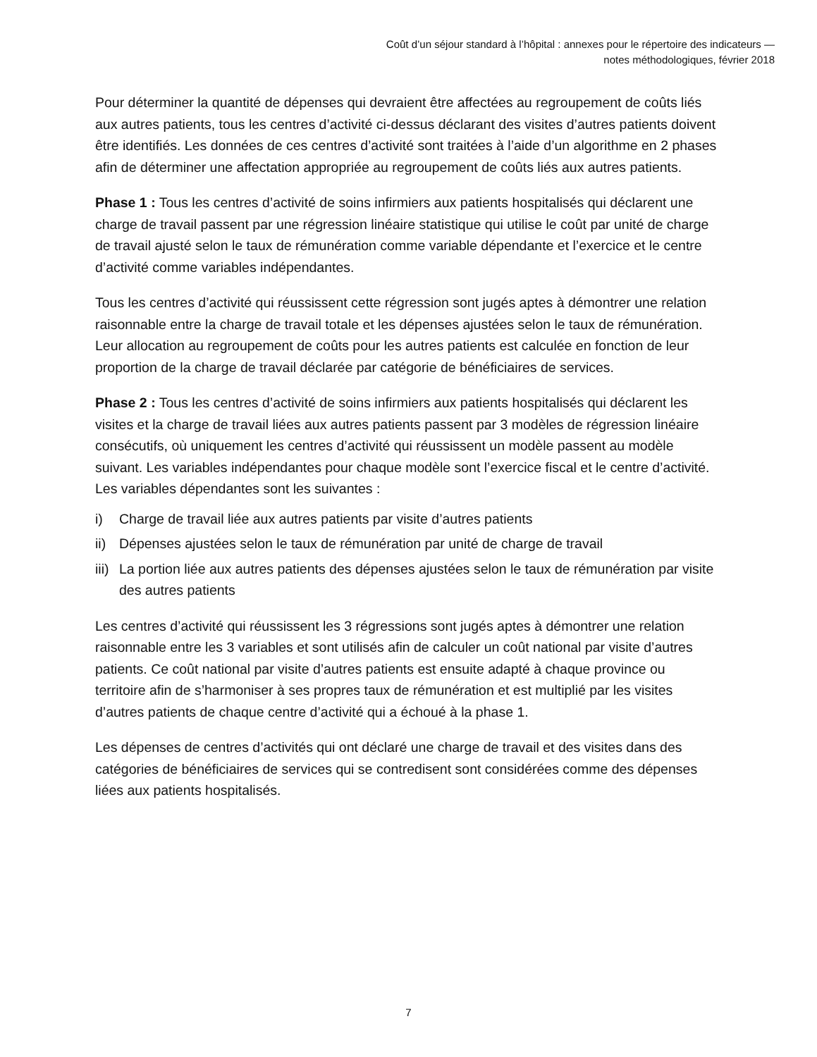Coût d’un séjour standard à l’hôpital : annexes pour le répertoire des indicateurs —
notes méthodologiques, février 2018
Pour déterminer la quantité de dépenses qui devraient être affectées au regroupement de coûts liés aux autres patients, tous les centres d’activité ci-dessus déclarant des visites d’autres patients doivent être identifiés. Les données de ces centres d’activité sont traitées à l’aide d’un algorithme en 2 phases afin de déterminer une affectation appropriée au regroupement de coûts liés aux autres patients.
Phase 1 : Tous les centres d’activité de soins infirmiers aux patients hospitalisés qui déclarent une charge de travail passent par une régression linéaire statistique qui utilise le coût par unité de charge de travail ajusté selon le taux de rémunération comme variable dépendante et l’exercice et le centre d’activité comme variables indépendantes.
Tous les centres d’activité qui réussissent cette régression sont jugés aptes à démontrer une relation raisonnable entre la charge de travail totale et les dépenses ajustées selon le taux de rémunération. Leur allocation au regroupement de coûts pour les autres patients est calculée en fonction de leur proportion de la charge de travail déclarée par catégorie de bénéficiaires de services.
Phase 2 : Tous les centres d’activité de soins infirmiers aux patients hospitalisés qui déclarent les visites et la charge de travail liées aux autres patients passent par 3 modèles de régression linéaire consécutifs, où uniquement les centres d’activité qui réussissent un modèle passent au modèle suivant. Les variables indépendantes pour chaque modèle sont l’exercice fiscal et le centre d’activité. Les variables dépendantes sont les suivantes :
i) Charge de travail liée aux autres patients par visite d’autres patients
ii) Dépenses ajustées selon le taux de rémunération par unité de charge de travail
iii) La portion liée aux autres patients des dépenses ajustées selon le taux de rémunération par visite des autres patients
Les centres d’activité qui réussissent les 3 régressions sont jugés aptes à démontrer une relation raisonnable entre les 3 variables et sont utilisés afin de calculer un coût national par visite d’autres patients. Ce coût national par visite d’autres patients est ensuite adapté à chaque province ou territoire afin de s’harmoniser à ses propres taux de rémunération et est multiplié par les visites d’autres patients de chaque centre d’activité qui a échoué à la phase 1.
Les dépenses de centres d’activités qui ont déclaré une charge de travail et des visites dans des catégories de bénéficiaires de services qui se contredisent sont considérées comme des dépenses liées aux patients hospitalisés.
7